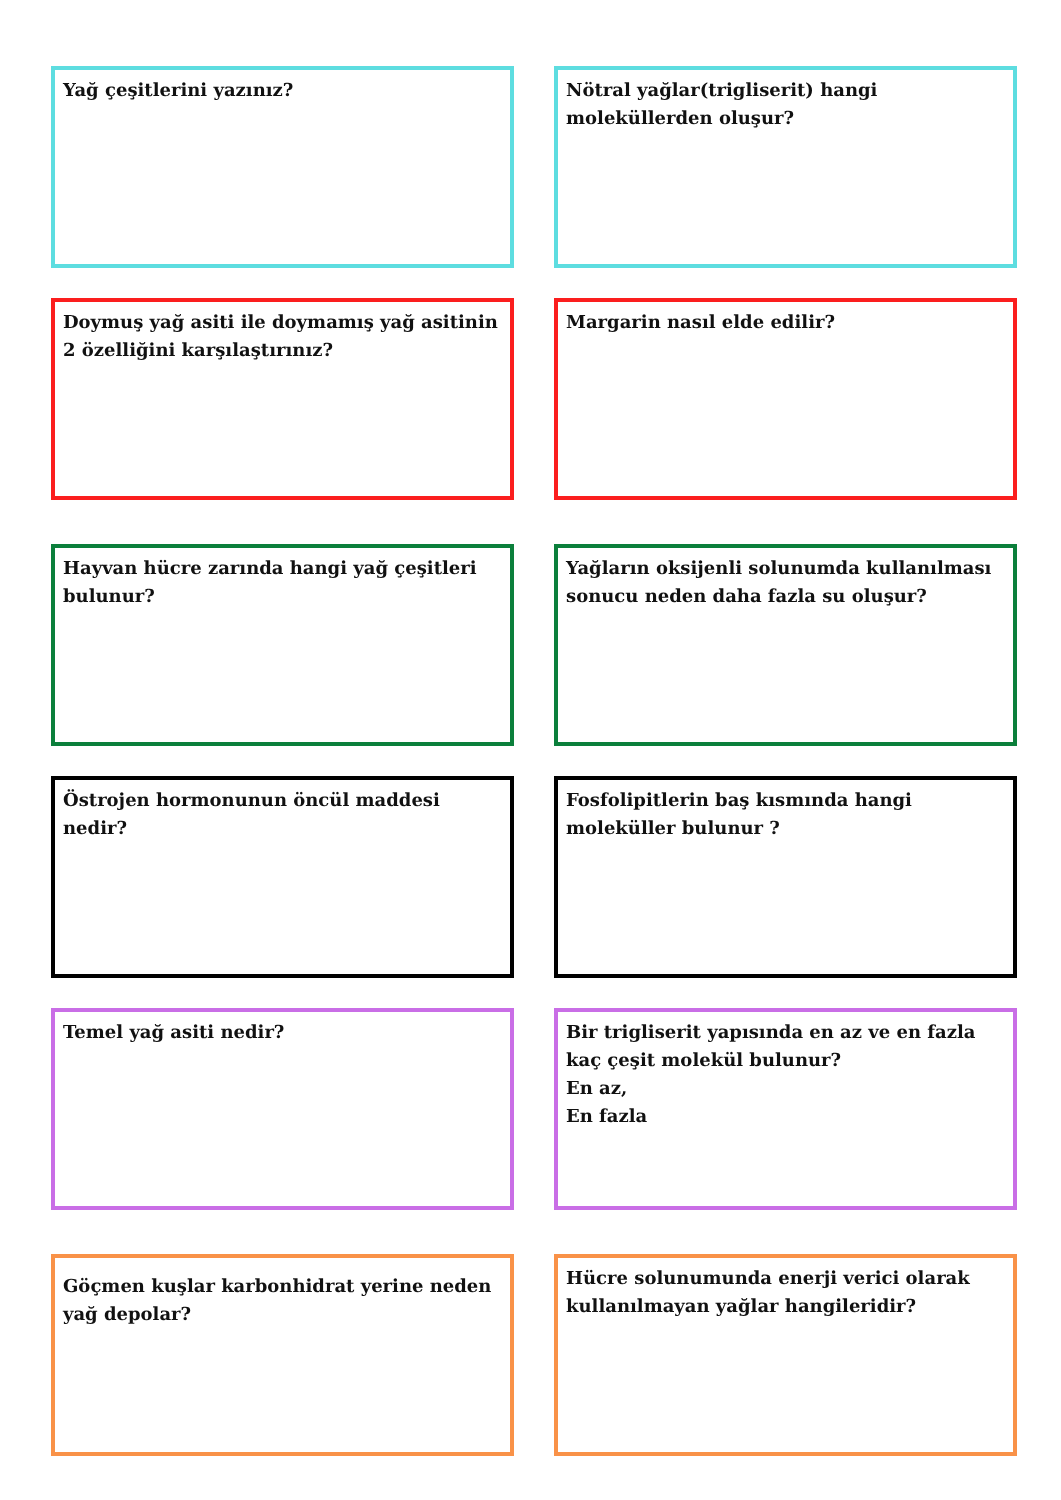Yağ çeşitlerini yazınız?
Nötral yağlar(trigliserit) hangi moleküllerden oluşur?
Doymuş yağ asiti ile doymamış yağ asitinin 2 özelliğini karşılaştırınız?
Margarin nasıl elde edilir?
Hayvan hücre zarında hangi yağ çeşitleri bulunur?
Yağların oksijenli solunumda kullanılması sonucu neden daha fazla su oluşur?
Östrojen hormonunun öncül maddesi nedir?
Fosfolipitlerin baş kısmında hangi moleküller bulunur ?
Temel yağ asiti nedir?
Bir trigliserit yapısında en az ve en fazla kaç çeşit molekül bulunur?
En az,
En fazla
Göçmen kuşlar karbonhidrat yerine neden yağ depolar?
Hücre solunumunda enerji verici olarak kullanılmayan yağlar hangileridir?